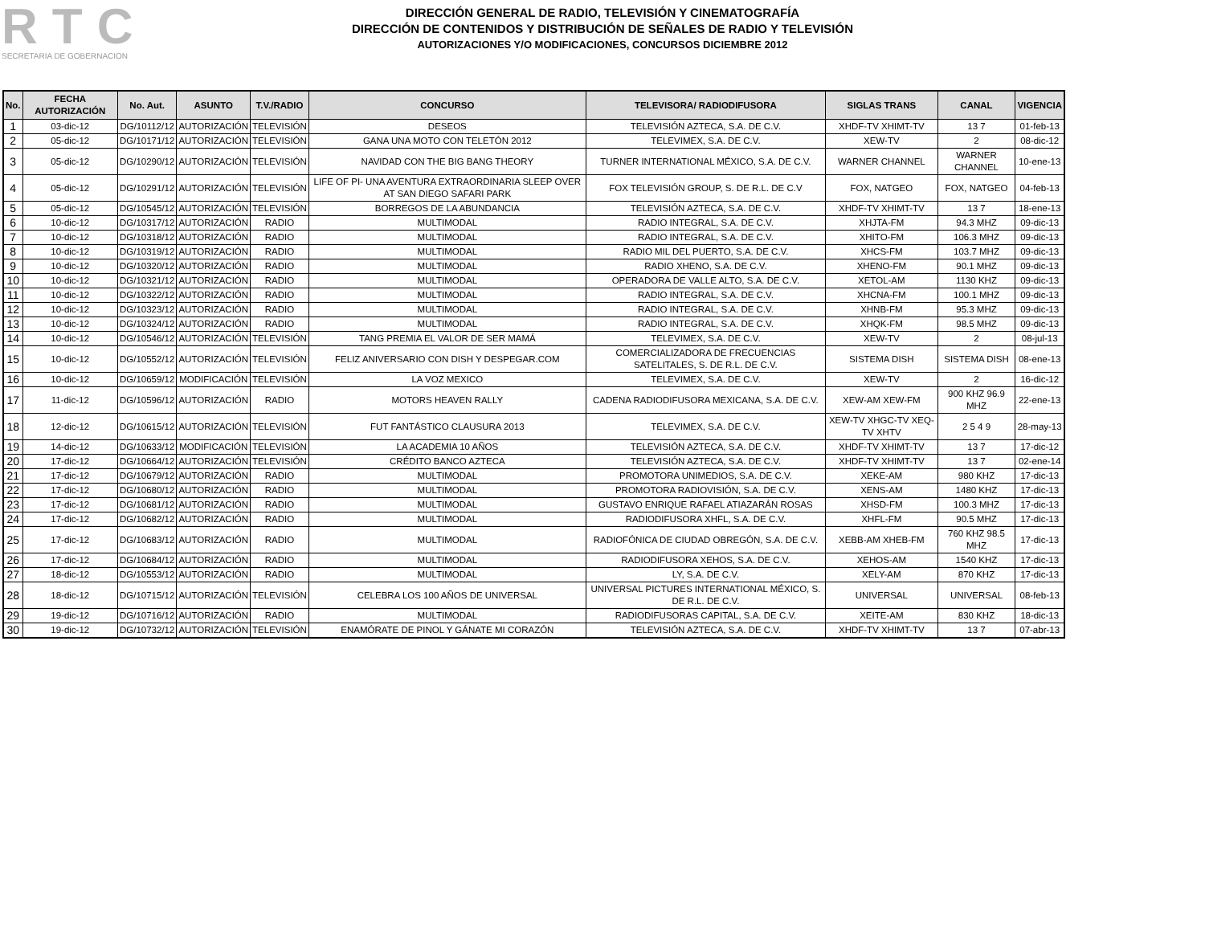RTC
SECRETARIA DE GOBERNACION
DIRECCIÓN GENERAL DE RADIO, TELEVISIÓN Y CINEMATOGRAFÍA
DIRECCIÓN DE CONTENIDOS Y DISTRIBUCIÓN DE SEÑALES DE RADIO Y TELEVISIÓN
AUTORIZACIONES Y/O MODIFICACIONES, CONCURSOS DICIEMBRE 2012
| No. | FECHA AUTORIZACIÓN | No. Aut. | ASUNTO | T.V./RADIO | CONCURSO | TELEVISORA/ RADIODIFUSORA | SIGLAS TRANS | CANAL | VIGENCIA |
| --- | --- | --- | --- | --- | --- | --- | --- | --- | --- |
| 1 | 03-dic-12 | DG/10112/12 | AUTORIZACIÓN | TELEVISIÓN | DESEOS | TELEVISIÓN AZTECA, S.A. DE C.V. | XHDF-TV XHIMT-TV | 13 7 | 01-feb-13 |
| 2 | 05-dic-12 | DG/10171/12 | AUTORIZACIÓN | TELEVISIÓN | GANA UNA MOTO CON TELETÓN 2012 | TELEVIMEX, S.A. DE C.V. | XEW-TV | 2 | 08-dic-12 |
| 3 | 05-dic-12 | DG/10290/12 | AUTORIZACIÓN | TELEVISIÓN | NAVIDAD CON THE BIG BANG THEORY | TURNER INTERNATIONAL MÉXICO, S.A. DE C.V. | WARNER CHANNEL | WARNER CHANNEL | 10-ene-13 |
| 4 | 05-dic-12 | DG/10291/12 | AUTORIZACIÓN | TELEVISIÓN | LIFE OF PI- UNA AVENTURA EXTRAORDINARIA SLEEP OVER AT SAN DIEGO SAFARI PARK | FOX TELEVISIÓN GROUP, S. DE R.L. DE C.V | FOX, NATGEO | FOX, NATGEO | 04-feb-13 |
| 5 | 05-dic-12 | DG/10545/12 | AUTORIZACIÓN | TELEVISIÓN | BORREGOS DE LA ABUNDANCIA | TELEVISIÓN AZTECA, S.A. DE C.V. | XHDF-TV XHIMT-TV | 13 7 | 18-ene-13 |
| 6 | 10-dic-12 | DG/10317/12 | AUTORIZACIÓN | RADIO | MULTIMODAL | RADIO INTEGRAL, S.A. DE C.V. | XHJTA-FM | 94.3 MHZ | 09-dic-13 |
| 7 | 10-dic-12 | DG/10318/12 | AUTORIZACIÓN | RADIO | MULTIMODAL | RADIO INTEGRAL, S.A. DE C.V. | XHITO-FM | 106.3 MHZ | 09-dic-13 |
| 8 | 10-dic-12 | DG/10319/12 | AUTORIZACIÓN | RADIO | MULTIMODAL | RADIO MIL DEL PUERTO, S.A. DE C.V. | XHCS-FM | 103.7 MHZ | 09-dic-13 |
| 9 | 10-dic-12 | DG/10320/12 | AUTORIZACIÓN | RADIO | MULTIMODAL | RADIO XHENO, S.A. DE C.V. | XHENO-FM | 90.1 MHZ | 09-dic-13 |
| 10 | 10-dic-12 | DG/10321/12 | AUTORIZACIÓN | RADIO | MULTIMODAL | OPERADORA DE VALLE ALTO, S.A. DE C.V. | XETOL-AM | 1130 KHZ | 09-dic-13 |
| 11 | 10-dic-12 | DG/10322/12 | AUTORIZACIÓN | RADIO | MULTIMODAL | RADIO INTEGRAL, S.A. DE C.V. | XHCNA-FM | 100.1 MHZ | 09-dic-13 |
| 12 | 10-dic-12 | DG/10323/12 | AUTORIZACIÓN | RADIO | MULTIMODAL | RADIO INTEGRAL, S.A. DE C.V. | XHNB-FM | 95.3 MHZ | 09-dic-13 |
| 13 | 10-dic-12 | DG/10324/12 | AUTORIZACIÓN | RADIO | MULTIMODAL | RADIO INTEGRAL, S.A. DE C.V. | XHQK-FM | 98.5 MHZ | 09-dic-13 |
| 14 | 10-dic-12 | DG/10546/12 | AUTORIZACIÓN | TELEVISIÓN | TANG PREMIA EL VALOR DE SER MAMÁ | TELEVIMEX, S.A. DE C.V. | XEW-TV | 2 | 08-jul-13 |
| 15 | 10-dic-12 | DG/10552/12 | AUTORIZACIÓN | TELEVISIÓN | FELIZ ANIVERSARIO CON DISH Y DESPEGAR.COM | COMERCIALIZADORA DE FRECUENCIAS SATELITALES, S. DE R.L. DE C.V. | SISTEMA DISH | SISTEMA DISH | 08-ene-13 |
| 16 | 10-dic-12 | DG/10659/12 | MODIFICACIÓN | TELEVISIÓN | LA VOZ MEXICO | TELEVIMEX, S.A. DE C.V. | XEW-TV | 2 | 16-dic-12 |
| 17 | 11-dic-12 | DG/10596/12 | AUTORIZACIÓN | RADIO | MOTORS HEAVEN RALLY | CADENA RADIODIFUSORA MEXICANA, S.A. DE C.V. | XEW-AM XEW-FM | 900 KHZ 96.9 MHZ | 22-ene-13 |
| 18 | 12-dic-12 | DG/10615/12 | AUTORIZACIÓN | TELEVISIÓN | FUT FANTÁSTICO CLAUSURA 2013 | TELEVIMEX, S.A. DE C.V. | XEW-TV XHGC-TV XEQ-TV XHTV | 2 5 4 9 | 28-may-13 |
| 19 | 14-dic-12 | DG/10633/12 | MODIFICACIÓN | TELEVISIÓN | LA ACADEMIA 10 AÑOS | TELEVISIÓN AZTECA, S.A. DE C.V. | XHDF-TV XHIMT-TV | 13 7 | 17-dic-12 |
| 20 | 17-dic-12 | DG/10664/12 | AUTORIZACIÓN | TELEVISIÓN | CRÉDITO BANCO AZTECA | TELEVISIÓN AZTECA, S.A. DE C.V. | XHDF-TV XHIMT-TV | 13 7 | 02-ene-14 |
| 21 | 17-dic-12 | DG/10679/12 | AUTORIZACIÓN | RADIO | MULTIMODAL | PROMOTORA UNIMEDIOS, S.A. DE C.V. | XEKE-AM | 980 KHZ | 17-dic-13 |
| 22 | 17-dic-12 | DG/10680/12 | AUTORIZACIÓN | RADIO | MULTIMODAL | PROMOTORA RADIOVISIÓN, S.A. DE C.V. | XENS-AM | 1480 KHZ | 17-dic-13 |
| 23 | 17-dic-12 | DG/10681/12 | AUTORIZACIÓN | RADIO | MULTIMODAL | GUSTAVO ENRIQUE RAFAEL ATIAZARÁN ROSAS | XHSD-FM | 100.3 MHZ | 17-dic-13 |
| 24 | 17-dic-12 | DG/10682/12 | AUTORIZACIÓN | RADIO | MULTIMODAL | RADIODIFUSORA XHFL, S.A. DE C.V. | XHFL-FM | 90.5 MHZ | 17-dic-13 |
| 25 | 17-dic-12 | DG/10683/12 | AUTORIZACIÓN | RADIO | MULTIMODAL | RADIOFÓNICA DE CIUDAD OBREGÓN, S.A. DE C.V. | XEBB-AM XHEB-FM | 760 KHZ 98.5 MHZ | 17-dic-13 |
| 26 | 17-dic-12 | DG/10684/12 | AUTORIZACIÓN | RADIO | MULTIMODAL | RADIODIFUSORA XEHOS, S.A. DE C.V. | XEHOS-AM | 1540 KHZ | 17-dic-13 |
| 27 | 18-dic-12 | DG/10553/12 | AUTORIZACIÓN | RADIO | MULTIMODAL | LY, S.A. DE C.V. | XELY-AM | 870 KHZ | 17-dic-13 |
| 28 | 18-dic-12 | DG/10715/12 | AUTORIZACIÓN | TELEVISIÓN | CELEBRA LOS 100 AÑOS DE UNIVERSAL | UNIVERSAL PICTURES INTERNATIONAL MÉXICO, S. DE R.L. DE C.V. | UNIVERSAL | UNIVERSAL | 08-feb-13 |
| 29 | 19-dic-12 | DG/10716/12 | AUTORIZACIÓN | RADIO | MULTIMODAL | RADIODIFUSORAS CAPITAL, S.A. DE C.V. | XEITE-AM | 830 KHZ | 18-dic-13 |
| 30 | 19-dic-12 | DG/10732/12 | AUTORIZACIÓN | TELEVISIÓN | ENAMÓRATE DE PINOL Y GÁNATE MI CORAZÓN | TELEVISIÓN AZTECA, S.A. DE C.V. | XHDF-TV XHIMT-TV | 13 7 | 07-abr-13 |